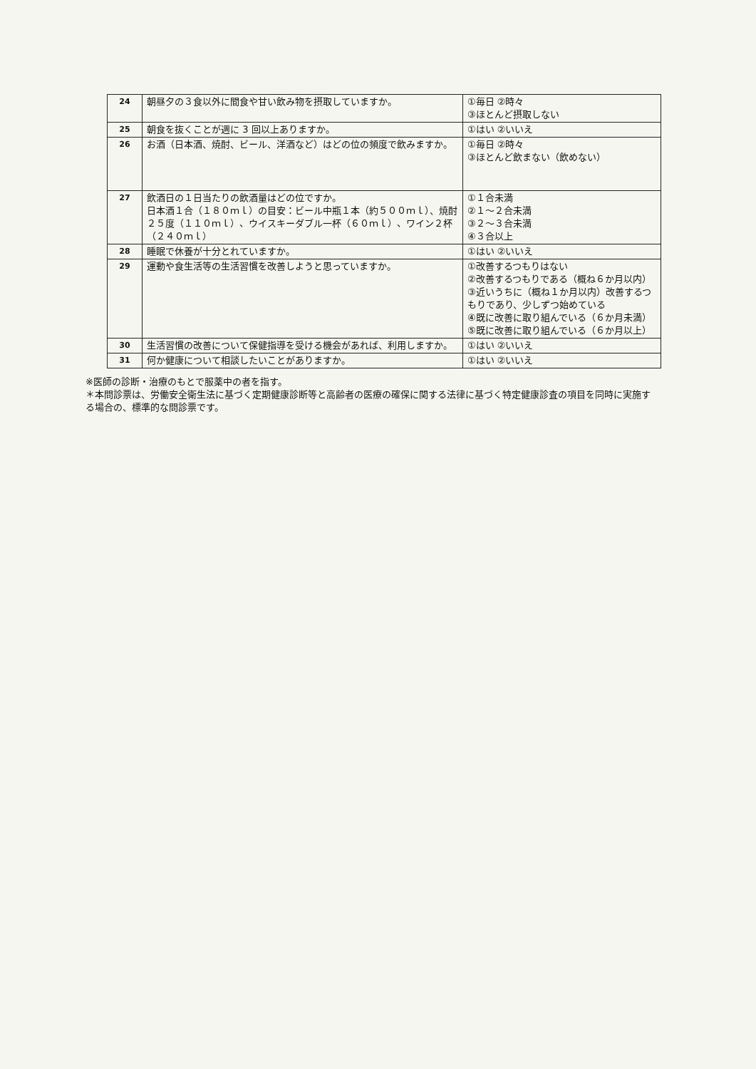| 24 | 朝昼夕の３食以外に間食や甘い飲み物を摂取していますか。 | ①毎日 ②時々 ③ほとんど摂取しない |
| 25 | 朝食を抜くことが週に 3 回以上ありますか。 | ①はい ②いいえ |
| 26 | お酒（日本酒、焼酎、ビール、洋酒など）はどの位の頻度で飲みますか。 | ①毎日 ②時々 ③ほとんど飲まない（飲めない） |
| 27 | 飲酒日の１日当たりの飲酒量はどの位ですか。 日本酒１合（１８０ｍｌ）の目安：ビール中瓶１本（約５００ｍｌ）、焼酎２５度（１１０ｍｌ）、ウイスキーダブル一杯（６０ｍｌ）、ワイン２杯（２４０ｍｌ） | ①１合未満 ②１～２合未満 ③２～３合未満 ④３合以上 |
| 28 | 睡眠で休養が十分とれていますか。 | ①はい ②いいえ |
| 29 | 運動や食生活等の生活習慣を改善しようと思っていますか。 | ①改善するつもりはない ②改善するつもりである（概ね６か月以内） ③近いうちに（概ね１か月以内）改善するつもりであり、少しずつ始めている ④既に改善に取り組んでいる（６か月未満） ⑤既に改善に取り組んでいる（６か月以上） |
| 30 | 生活習慣の改善について保健指導を受ける機会があれば、利用しますか。 | ①はい ②いいえ |
| 31 | 何か健康について相談したいことがありますか。 | ①はい ②いいえ |
※医師の診断・治療のもとで服薬中の者を指す。
＊本問診票は、労働安全衛生法に基づく定期健康診断等と高齢者の医療の確保に関する法律に基づく特定健康診査の項目を同時に実施する場合の、標準的な問診票です。